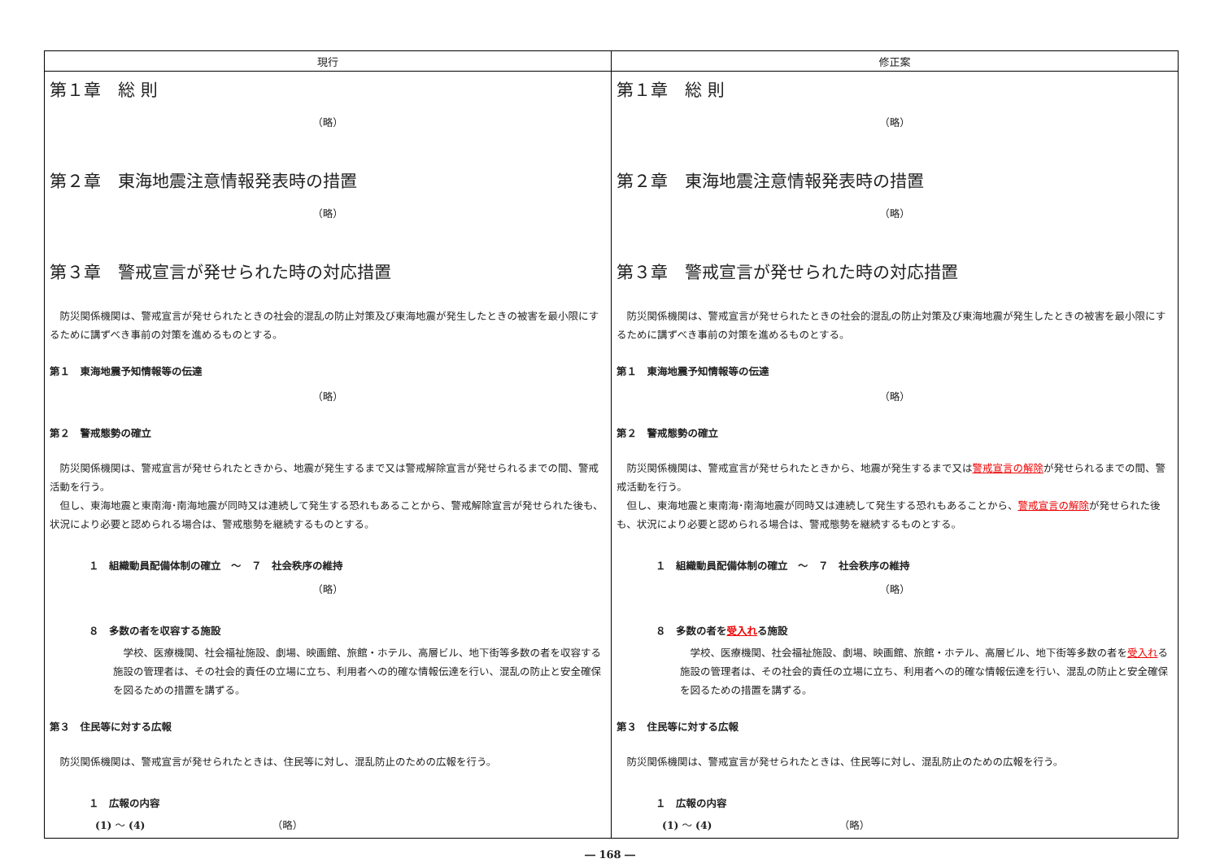| 現行 | 修正案 |
| --- | --- |
| 第１章 総 則 （略） 第２章 東海地震注意情報発表時の措置 （略） 第３章 警戒宣言が発せられた時の対応措置 防災関係機関は、警戒宣言が発せられたときの社会的混乱の防止対策及び東海地震が発生したときの被害を最小限にするために講ずべき事前の対策を進めるものとする。 第１ 東海地震予知情報等の伝達 （略） 第２ 警戒態勢の確立 防災関係機関は、警戒宣言が発せられたときから、地震が発生するまで又は警戒解除宣言が発せられるまでの間、警戒活動を行う。 但し、東海地震と東南海･南海地震が同時又は連続して発生する恐れもあることから、警戒解除宣言が発せられた後も、状況により必要と認められる場合は、警戒態勢を継続するものとする。 １ 組織動員配備体制の確立 ～ ７ 社会秩序の維持 （略） ８ 多数の者を収容する施設 学校、医療機関、社会福祉施設、劇場、映画館、旅館・ホテル、高層ビル、地下街等多数の者を収容する施設の管理者は、その社会的責任の立場に立ち、利用者への的確な情報伝達を行い、混乱の防止と安全確保を図るための措置を講ずる。 第３ 住民等に対する広報 防災関係機関は、警戒宣言が発せられたときは、住民等に対し、混乱防止のための広報を行う。 １ 広報の内容 (1) ～ (4) （略） | 第１章 総 則 （略） 第２章 東海地震注意情報発表時の措置 （略） 第３章 警戒宣言が発せられた時の対応措置 防災関係機関は、警戒宣言が発せられたときの社会的混乱の防止対策及び東海地震が発生したときの被害を最小限にするために講ずべき事前の対策を進めるものとする。 第１ 東海地震予知情報等の伝達 （略） 第２ 警戒態勢の確立 防災関係機関は、警戒宣言が発せられたときから、地震が発生するまで又は 警戒宣言の解除 が発せられるまでの間、警戒活動を行う。 但し、東海地震と東南海･南海地震が同時又は連続して発生する恐れもあることから、 警戒宣言の解除 が発せられた後も、状況により必要と認められる場合は、警戒態勢を継続するものとする。 １ 組織動員配備体制の確立 ～ ７ 社会秩序の維持 （略） ８ 多数の者を 受入れ る施設 学校、医療機関、社会福祉施設、劇場、映画館、旅館・ホテル、高層ビル、地下街等多数の者を 受入れ る施設の管理者は、その社会的責任の立場に立ち、利用者への的確な情報伝達を行い、混乱の防止と安全確保を図るための措置を講ずる。 第３ 住民等に対する広報 防災関係機関は、警戒宣言が発せられたときは、住民等に対し、混乱防止のための広報を行う。 １ 広報の内容 (1) ～ (4) （略） |
― 168 ―